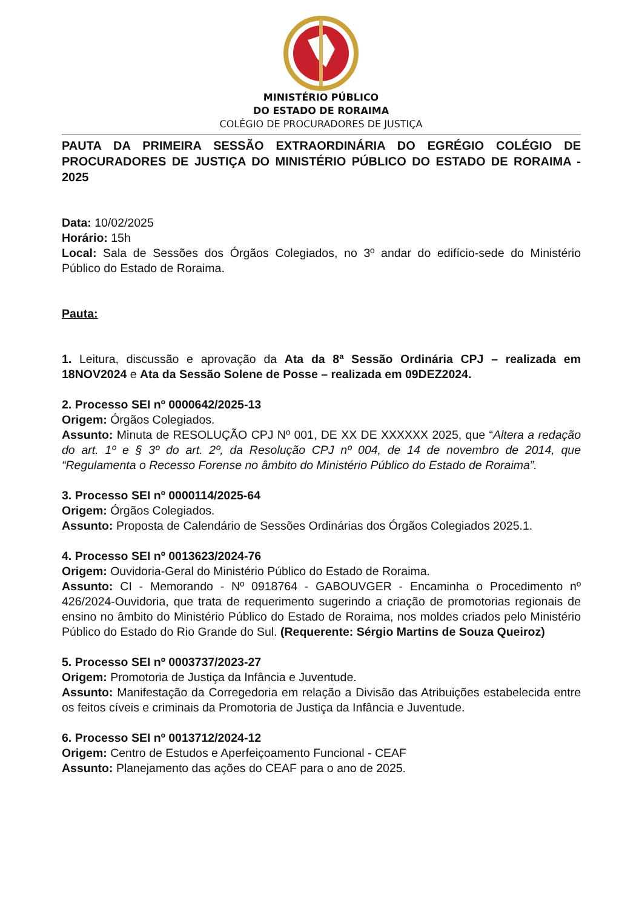MINISTÉRIO PÚBLICO
DO ESTADO DE RORAIMA
COLÉGIO DE PROCURADORES DE JUSTIÇA
PAUTA DA PRIMEIRA SESSÃO EXTRAORDINÁRIA DO EGRÉGIO COLÉGIO DE PROCURADORES DE JUSTIÇA DO MINISTÉRIO PÚBLICO DO ESTADO DE RORAIMA - 2025
Data: 10/02/2025
Horário: 15h
Local: Sala de Sessões dos Órgãos Colegiados, no 3º andar do edifício-sede do Ministério Público do Estado de Roraima.
Pauta:
1. Leitura, discussão e aprovação da Ata da 8ª Sessão Ordinária CPJ – realizada em 18NOV2024 e Ata da Sessão Solene de Posse – realizada em 09DEZ2024.
2. Processo SEI nº 0000642/2025-13
Origem: Órgãos Colegiados.
Assunto: Minuta de RESOLUÇÃO CPJ Nº 001, DE XX DE XXXXXX 2025, que “Altera a redação do art. 1º e § 3º do art. 2º, da Resolução CPJ nº 004, de 14 de novembro de 2014, que “Regulamenta o Recesso Forense no âmbito do Ministério Público do Estado de Roraima”.
3. Processo SEI nº 0000114/2025-64
Origem: Órgãos Colegiados.
Assunto: Proposta de Calendário de Sessões Ordinárias dos Órgãos Colegiados 2025.1.
4. Processo SEI nº 0013623/2024-76
Origem: Ouvidoria-Geral do Ministério Público do Estado de Roraima.
Assunto: CI - Memorando - Nº 0918764 - GABOUVGER - Encaminha o Procedimento nº 426/2024-Ouvidoria, que trata de requerimento sugerindo a criação de promotorias regionais de ensino no âmbito do Ministério Público do Estado de Roraima, nos moldes criados pelo Ministério Público do Estado do Rio Grande do Sul. (Requerente: Sérgio Martins de Souza Queiroz)
5. Processo SEI nº 0003737/2023-27
Origem: Promotoria de Justiça da Infância e Juventude.
Assunto: Manifestação da Corregedoria em relação a Divisão das Atribuições estabelecida entre os feitos cíveis e criminais da Promotoria de Justiça da Infância e Juventude.
6. Processo SEI nº 0013712/2024-12
Origem: Centro de Estudos e Aperfeiçoamento Funcional - CEAF
Assunto: Planejamento das ações do CEAF para o ano de 2025.